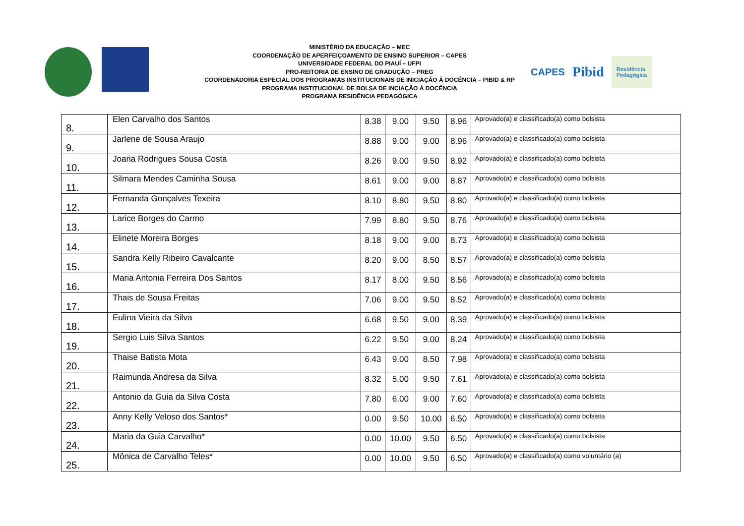MINISTÉRIO DA EDUCAÇÃO – MEC
COORDENAÇÃO DE APERFEIÇOAMENTO DE ENSINO SUPERIOR – CAPES
UNIVERSIDADE FEDERAL DO PIAUÍ – UFPI
PRO-REITORIA DE ENSINO DE GRADUÇÃO – PREG
COORDENADORIA ESPECIAL DOS PROGRAMAS INSTITUCIONAIS DE INICIAÇÃO À DOCÊNCIA – PIBID & RP
PROGRAMA INSTITUCIONAL DE BOLSA DE INCIAÇÃO À DOCÊNCIA
PROGRAMA RESIDÊNCIA PEDAGÓGICA
CAPES Pibid Residência
Pedagógica
| 8. | Elen Carvalho dos Santos | 8.38 | 9.00 | 9.50 | 8.96 | Aprovado(a) e classificado(a) como bolsista |
| 9. | Jarlene de Sousa Araujo | 8.88 | 9.00 | 9.00 | 8.96 | Aprovado(a) e classificado(a) como bolsista |
| 10. | Joaria Rodrigues Sousa Costa | 8.26 | 9.00 | 9.50 | 8.92 | Aprovado(a) e classificado(a) como bolsista |
| 11. | Silmara Mendes Caminha Sousa | 8.61 | 9.00 | 9.00 | 8.87 | Aprovado(a) e classificado(a) como bolsista |
| 12. | Fernanda Gonçalves Texeira | 8.10 | 8.80 | 9.50 | 8.80 | Aprovado(a) e classificado(a) como bolsista |
| 13. | Larice Borges do Carmo | 7.99 | 8.80 | 9.50 | 8.76 | Aprovado(a) e classificado(a) como bolsista |
| 14. | Elinete Moreira Borges | 8.18 | 9.00 | 9.00 | 8.73 | Aprovado(a) e classificado(a) como bolsista |
| 15. | Sandra Kelly Ribeiro Cavalcante | 8.20 | 9.00 | 8.50 | 8.57 | Aprovado(a) e classificado(a) como bolsista |
| 16. | Maria Antonia Ferreira Dos Santos | 8.17 | 8.00 | 9.50 | 8.56 | Aprovado(a) e classificado(a) como bolsista |
| 17. | Thais de Sousa Freitas | 7.06 | 9.00 | 9.50 | 8.52 | Aprovado(a) e classificado(a) como bolsista |
| 18. | Eulina Vieira da Silva | 6.68 | 9.50 | 9.00 | 8.39 | Aprovado(a) e classificado(a) como bolsista |
| 19. | Sergio Luis Silva Santos | 6.22 | 9.50 | 9.00 | 8.24 | Aprovado(a) e classificado(a) como bolsista |
| 20. | Thaise Batista Mota | 6.43 | 9.00 | 8.50 | 7.98 | Aprovado(a) e classificado(a) como bolsista |
| 21. | Raimunda Andresa da Silva | 8.32 | 5.00 | 9.50 | 7.61 | Aprovado(a) e classificado(a) como bolsista |
| 22. | Antonio da Guia da Silva Costa | 7.80 | 6.00 | 9.00 | 7.60 | Aprovado(a) e classificado(a) como bolsista |
| 23. | Anny Kelly Veloso dos Santos* | 0.00 | 9.50 | 10.00 | 6.50 | Aprovado(a) e classificado(a) como bolsista |
| 24. | Maria da Guia Carvalho* | 0.00 | 10.00 | 9.50 | 6.50 | Aprovado(a) e classificado(a) como bolsista |
| 25. | Mônica de Carvalho Teles* | 0.00 | 10.00 | 9.50 | 6.50 | Aprovado(a) e classificado(a) como voluntário (a) |